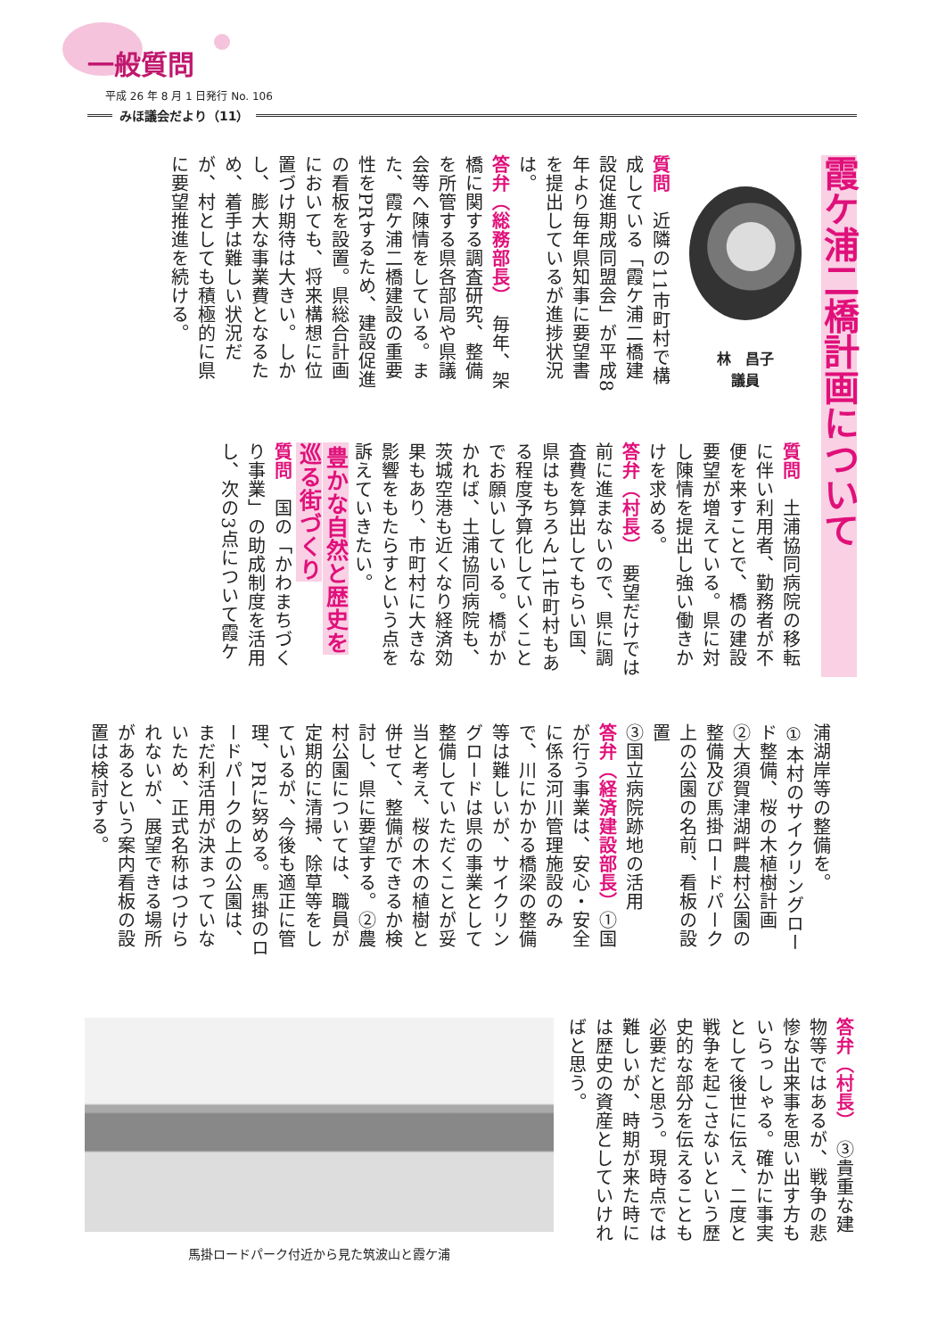一般質問
平成 26 年 8 月 1 日発行 No. 106
みほ議会だより（11）
霞ケ浦二橋計画について
林　昌子
議員
質問　近隣の11市町村で構成している「霞ケ浦二橋建設促進期成同盟会」が平成8年より毎年県知事に要望書を提出しているが進捗状況は。
答弁（総務部長）　毎年、架橋に関する調査研究、整備を所管する県各部局や県議会等へ陳情をしている。また、霞ケ浦二橋建設の重要性をPRするため、建設促進の看板を設置。県総合計画においても、将来構想に位置づけ期待は大きい。しかし、膨大な事業費となるため、着手は難しい状況だが、村としても積極的に県に要望推進を続ける。
質問　土浦協同病院の移転に伴い利用者、勤務者が不便を来すことで、橋の建設要望が増えている。県に対し陳情を提出し強い働きかけを求める。
答弁（村長）　要望だけでは前に進まないので、県に調査費を算出してもらい国、県はもちろん11市町村もある程度予算化していくことでお願いしている。橋がかかれば、土浦協同病院も、茨城空港も近くなり経済効果もあり、市町村に大きな影響をもたらすという点を訴えていきたい。
豊かな自然と歴史を
巡る街づくり
質問　国の「かわまちづくり事業」の助成制度を活用し、次の3点について霞ケ
浦湖岸等の整備を。
①本村のサイクリングロード整備、桜の木植樹計画
②大須賀津湖畔農村公園の整備及び馬掛ロードパーク上の公園の名前、看板の設置
③国立病院跡地の活用
答弁（経済建設部長）①国が行う事業は、安心・安全に係る河川管理施設のみで、川にかかる橋梁の整備等は難しいが、サイクリングロードは県の事業として整備していただくことが妥当と考え、桜の木の植樹と併せて、整備ができるか検討し、県に要望する。②農村公園については、職員が定期的に清掃、除草等をしているが、今後も適正に管理、PRに努める。馬掛のロードパークの上の公園は、まだ利活用が決まっていないため、正式名称はつけられないが、展望できる場所があるという案内看板の設置は検討する。
答弁（村長）　③貴重な建物等ではあるが、戦争の悲惨な出来事を思い出す方もいらっしゃる。確かに事実として後世に伝え、二度と戦争を起こさないという歴史的な部分を伝えることも必要だと思う。現時点では難しいが、時期が来た時には歴史の資産としていければと思う。
馬掛ロードパーク付近から見た筑波山と霞ケ浦